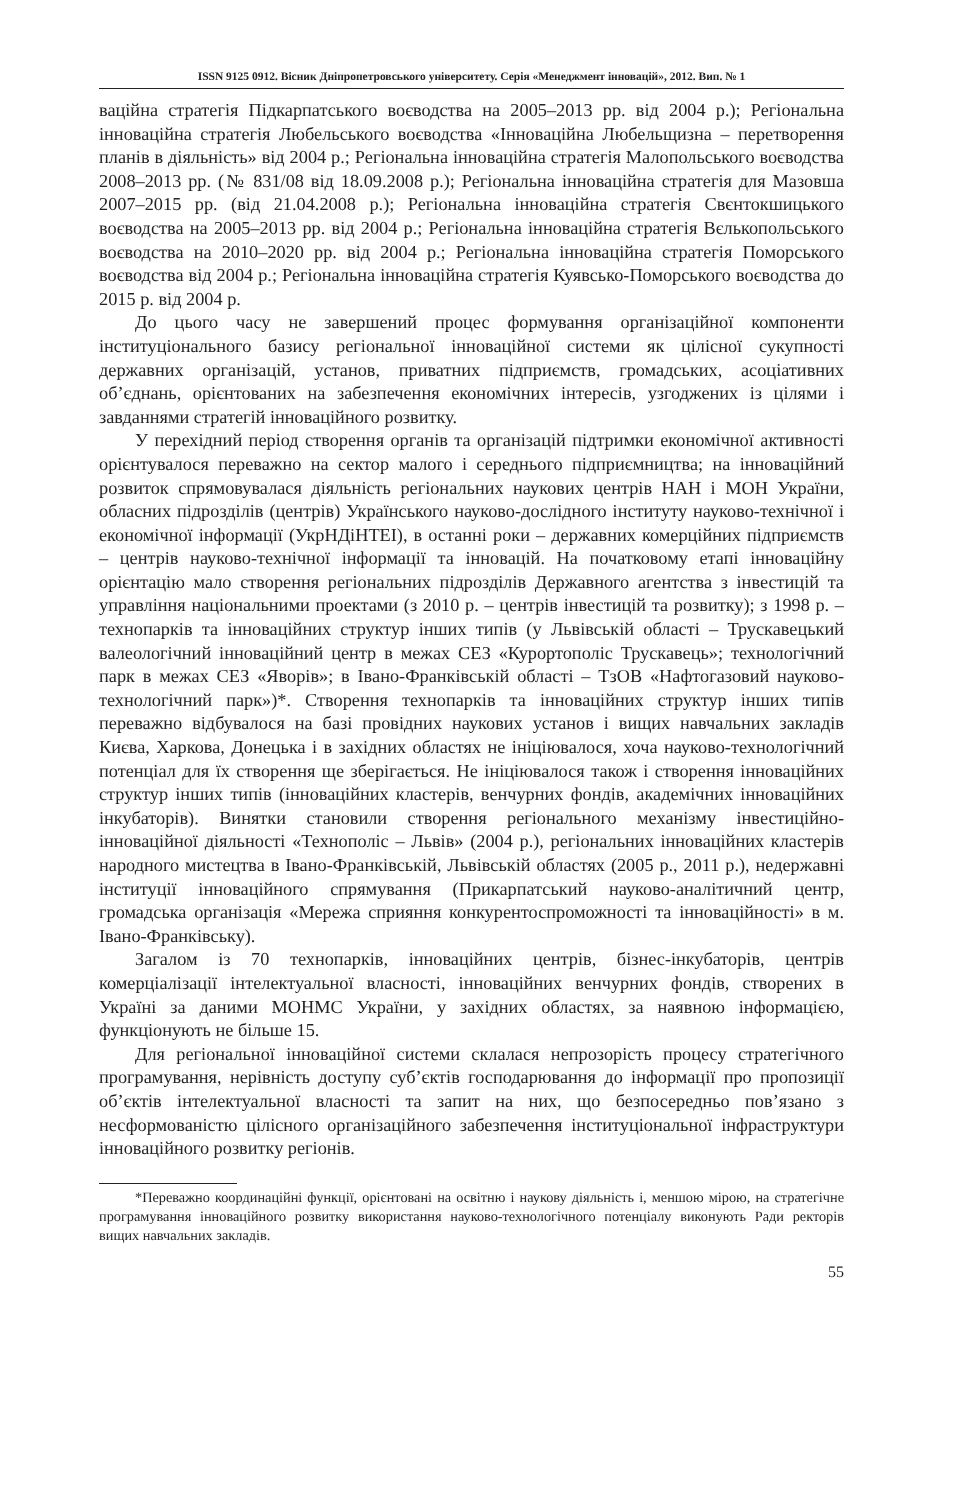ISSN 9125 0912. Вісник Дніпропетровського університету. Серія «Менеджмент інновацій», 2012. Вип. № 1
ваційна стратегія Підкарпатського воєводства на 2005–2013 рр. від 2004 р.); Регіональна інноваційна стратегія Любельського воєводства «Інноваційна Любельщизна – перетворення планів в діяльність» від 2004 р.; Регіональна інноваційна стратегія Малопольського воєводства 2008–2013 рр. (№ 831/08 від 18.09.2008 р.); Регіональна інноваційна стратегія для Мазовша 2007–2015 рр. (від 21.04.2008 р.); Регіональна інноваційна стратегія Свєнтокшицького воєводства на 2005–2013 рр. від 2004 р.; Регіональна інноваційна стратегія Вєлькопольського воєводства на 2010–2020 рр. від 2004 р.; Регіональна інноваційна стратегія Поморського воєводства від 2004 р.; Регіональна інноваційна стратегія Куявсько-Поморського воєводства до 2015 р. від 2004 р.
До цього часу не завершений процес формування організаційної компоненти інституціонального базису регіональної інноваційної системи як цілісної сукупності державних організацій, установ, приватних підприємств, громадських, асоціативних об’єднань, орієнтованих на забезпечення економічних інтересів, узгоджених із цілями і завданнями стратегій інноваційного розвитку.
У перехідний період створення органів та організацій підтримки економічної активності орієнтувалося переважно на сектор малого і середнього підприємництва; на інноваційний розвиток спрямовувалася діяльність регіональних наукових центрів НАН і МОН України, обласних підрозділів (центрів) Українського науково-дослідного інституту науково-технічної і економічної інформації (УкрНДіНТЕІ), в останні роки – державних комерційних підприємств – центрів науково-технічної інформації та інновацій. На початковому етапі інноваційну орієнтацію мало створення регіональних підрозділів Державного агентства з інвестицій та управління національними проектами (з 2010 р. – центрів інвестицій та розвитку); з 1998 р. – технопарків та інноваційних структур інших типів (у Львівській області – Трускавецький валеологічний інноваційний центр в межах СЕЗ «Курортополіс Трускавець»; технологічний парк в межах СЕЗ «Яворів»; в Івано-Франківській області – ТзОВ «Нафтогазовий науково-технологічний парк»)*. Створення технопарків та інноваційних структур інших типів переважно відбувалося на базі провідних наукових установ і вищих навчальних закладів Києва, Харкова, Донецька і в західних областях не ініціювалося, хоча науково-технологічний потенціал для їх створення ще зберігається. Не ініціювалося також і створення інноваційних структур інших типів (інноваційних кластерів, венчурних фондів, академічних інноваційних інкубаторів). Винятки становили створення регіонального механізму інвестиційно-інноваційної діяльності «Технополіс – Львів» (2004 р.), регіональних інноваційних кластерів народного мистецтва в Івано-Франківській, Львівській областях (2005 р., 2011 р.), недержавні інституції інноваційного спрямування (Прикарпатський науково-аналітичний центр, громадська організація «Мережа сприяння конкурентоспроможності та інноваційності» в м. Івано-Франківську).
Загалом із 70 технопарків, інноваційних центрів, бізнес-інкубаторів, центрів комерціалізації інтелектуальної власності, інноваційних венчурних фондів, створених в Україні за даними МОНМС України, у західних областях, за наявною інформацією, функціонують не більше 15.
Для регіональної інноваційної системи склалася непрозорість процесу стратегічного програмування, нерівність доступу суб’єктів господарювання до інформації про пропозиції об’єктів інтелектуальної власності та запит на них, що безпосередньо пов’язано з несформованістю цілісного організаційного забезпечення інституціональної інфраструктури інноваційного розвитку регіонів.
*Переважно координаційні функції, орієнтовані на освітню і наукову діяльність і, меншою мірою, на стратегічне програмування інноваційного розвитку використання науково-технологічного потенціалу виконують Ради ректорів вищих навчальних закладів.
55